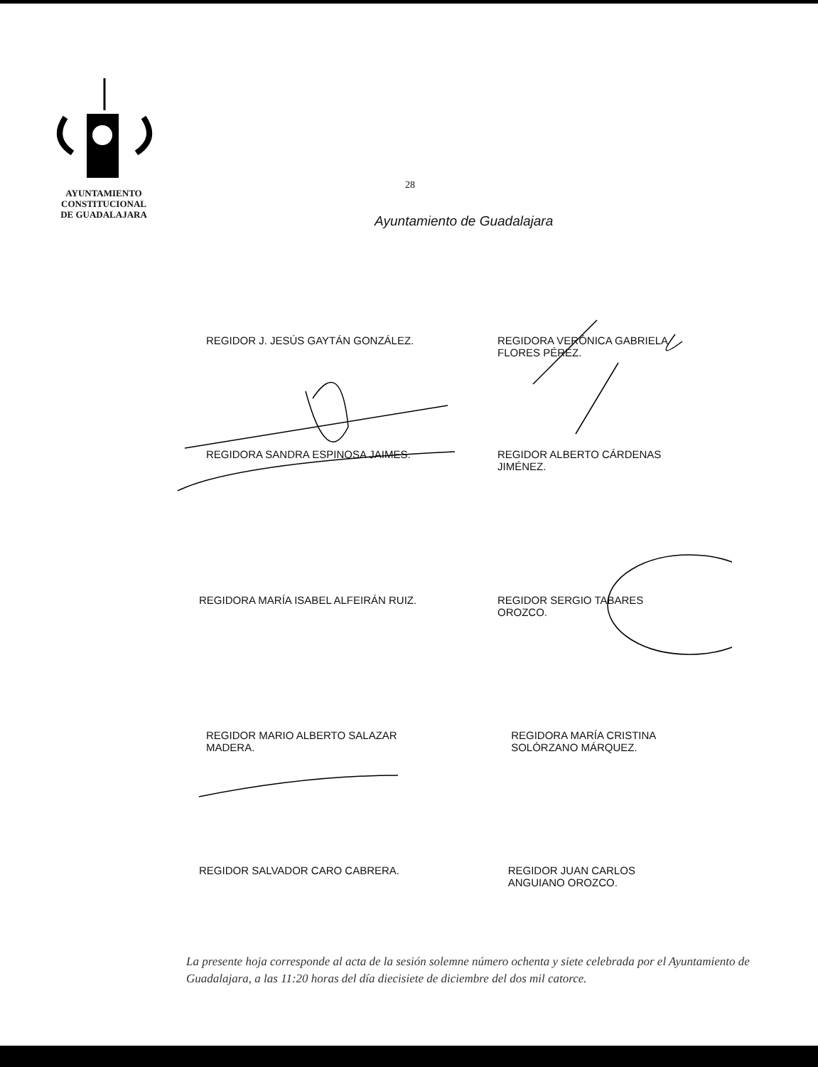AYUNTAMIENTO
CONSTITUCIONAL
DE GUADALAJARA
28
Ayuntamiento de Guadalajara
REGIDOR J. JESÚS GAYTÁN GONZÁLEZ. REGIDORA VERÓNICA GABRIELA FLORES PÉREZ.
REGIDORA SANDRA ESPINOSA JAIMES. REGIDOR ALBERTO CÁRDENAS
JIMÉNEZ.
REGIDORA MARÍA ISABEL ALFEIRÁN RUIZ. REGIDOR SERGIO TABARES
OROZCO.
REGIDOR MARIO ALBERTO SALAZAR
MADERA.
REGIDORA MARÍA CRISTINA
SOLÓRZANO MÁRQUEZ.
REGIDOR SALVADOR CARO CABRERA. REGIDOR JUAN CARLOS
ANGUIANO OROZCO.
La presente hoja corresponde al acta de la sesión solemne número ochenta y siete celebrada por el Ayuntamiento de Guadalajara, a las 11:20 horas del día diecisiete de diciembre del dos mil catorce.